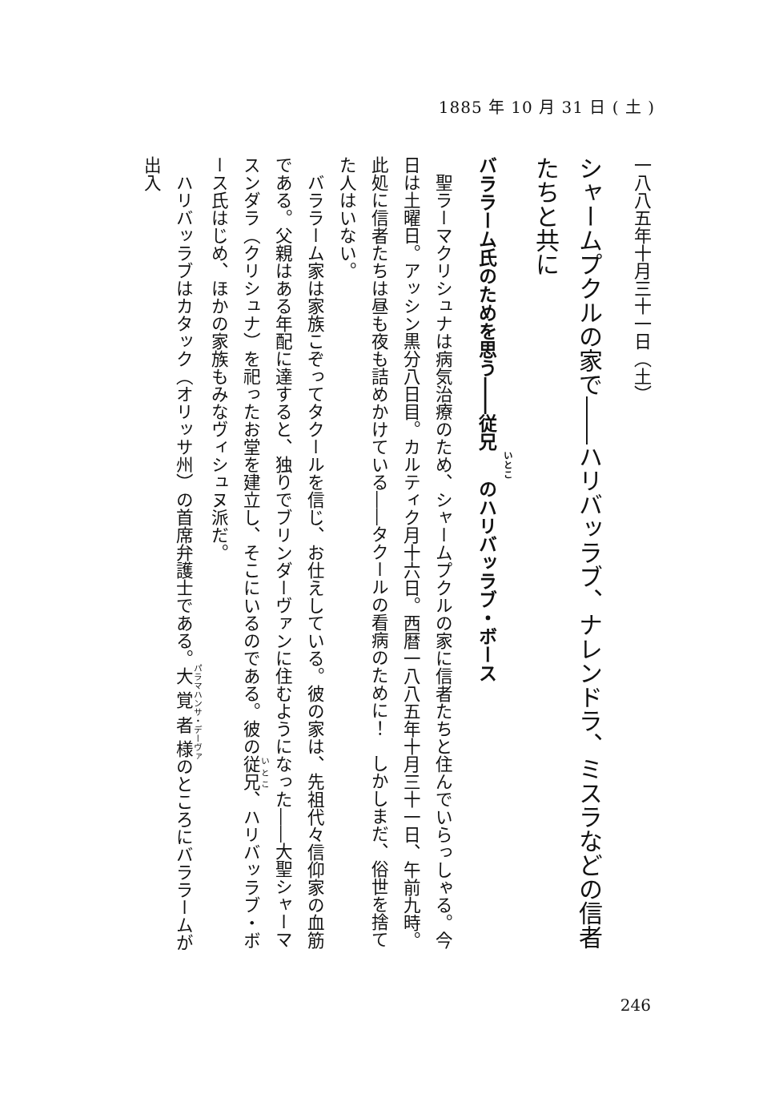1885 年 10 月 31 日 ( 土 )
一八八五年十月三十一日（土）
シャームプクルの家で――ハリバッラブ、ナレンドラ、ミスラなどの信者たちと共に
バララーム氏のためを思う――従兄のハリバッラブ・ボース
聖ラーマクリシュナは病気治療のため、シャームプクルの家に信者たちと住んでいらっしゃる。今日は土曜日。アッシン黒分八日目。カルティク月十六日。西暦一八八五年十月三十一日、午前九時。此処に信者たちは昼も夜も詰めかけている――タクールの看病のために！　しかしまだ、俗世を捨てた人はいない。
バララーム家は家族こぞってタクールを信じ、お仕えしている。彼の家は、先祖代々信仰家の血筋である。父親はある年配に達すると、独りでブリンダーヴァンに住むようになった――大聖シャーマスンダラ（クリシュナ）を祀ったお堂を建立し、そこにいるのである。彼の従兄、ハリバッラブ・ボース氏はじめ、ほかの家族もみなヴィシュヌ派だ。
ハリバッラブはカタック（オリッサ州）の首席弁護士である。大覚者様のところにバララームが出入
246